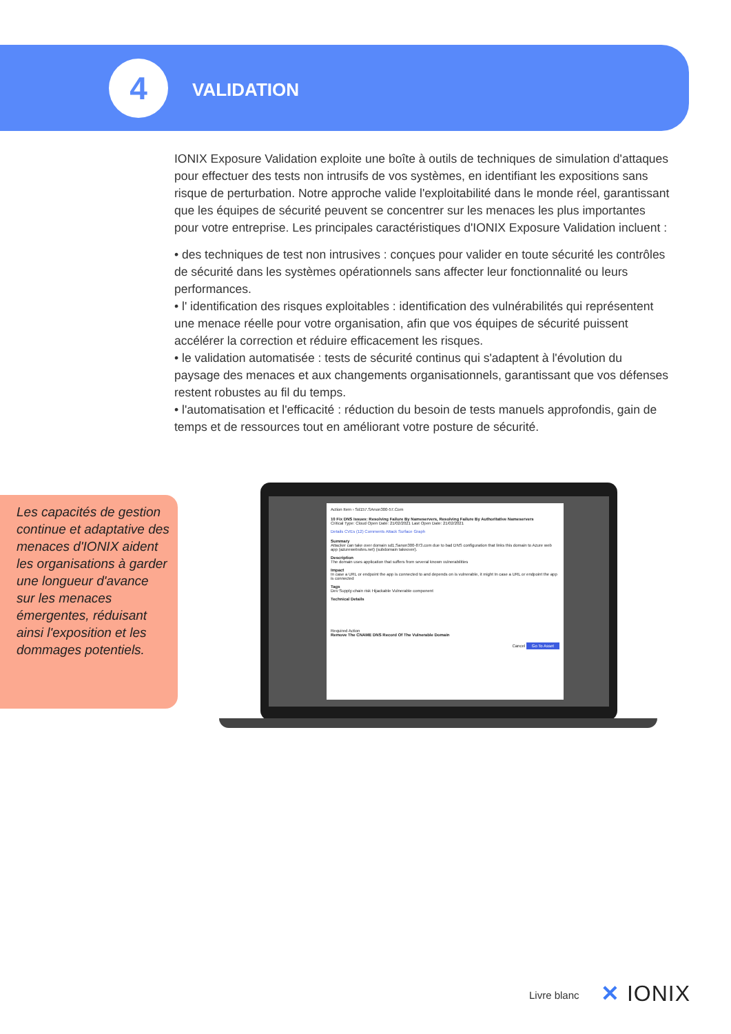4 VALIDATION
IONIX Exposure Validation exploite une boîte à outils de techniques de simulation d'attaques pour effectuer des tests non intrusifs de vos systèmes, en identifiant les expositions sans risque de perturbation. Notre approche valide l'exploitabilité dans le monde réel, garantissant que les équipes de sécurité peuvent se concentrer sur les menaces les plus importantes pour votre entreprise. Les principales caractéristiques d'IONIX Exposure Validation incluent :
• des techniques de test non intrusives : conçues pour valider en toute sécurité les contrôles de sécurité dans les systèmes opérationnels sans affecter leur fonctionnalité ou leurs performances.
• l' identification des risques exploitables : identification des vulnérabilités qui représentent une menace réelle pour votre organisation, afin que vos équipes de sécurité puissent accélérer la correction et réduire efficacement les risques.
• le validation automatisée : tests de sécurité continus qui s'adaptent à l'évolution du paysage des menaces et aux changements organisationnels, garantissant que vos défenses restent robustes au fil du temps.
• l'automatisation et l'efficacité : réduction du besoin de tests manuels approfondis, gain de temps et de ressources tout en améliorant votre posture de sécurité.
Les capacités de gestion continue et adaptative des menaces d'IONIX aident les organisations à garder une longueur d'avance sur les menaces émergentes, réduisant ainsi l'exposition et les dommages potentiels.
Action Item › Sd157.SAnon300-57.Com
10 Fix DNS Issues: Resolving Failure By Nameservers, Resolving Failure By Authoritative Nameservers
Critical Type: Cloud Open Date: 21/02/2021 Last Open Date: 21/02/2021
Details CVEs (12) Comments Attack Surface Graph
Summary
Attacker can take over domain sd1.Sanon300-873.com due to bad DNS configuration that links this domain to Azure web app (azurewebsites.net) (subdomain takeover).
Description
The domain uses application that suffers from several known vulnerabilities
Impact
In case a URL or endpoint the app is connected to and depends on is vulnerable, it might In case a URL or endpoint the app is connected
Tags
Dev Supply-chain risk Hijackable Vulnerable component
Technical Details
Required Action
Remove The CNAME DNS Record Of The Vulnerable Domain
Cancel Go To Asset
Livre blanc ✕ IONIX